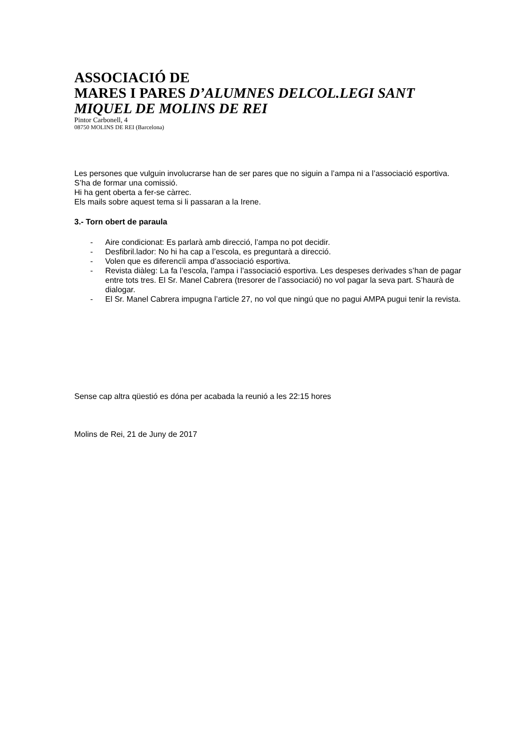ASSOCIACIÓ DE
MARES I PARES D’ALUMNES DELCOL.LEGI SANT MIQUEL DE MOLINS DE REI
Pintor Carbonell, 4
08750 MOLINS DE REI (Barcelona)
Les persones que vulguin involucrarse han de ser pares que no siguin a l’ampa ni a l’associació esportiva.
S’ha de formar una comissió.
Hi ha gent oberta a fer-se càrrec.
Els mails sobre aquest tema si li passaran a la Irene.
3.- Torn obert de paraula
- Aire condicionat: Es parlarà amb direcció, l’ampa no pot decidir.
- Desfibril.lador: No hi ha cap a l’escola, es preguntarà a direcció.
- Volen que es diferencïi ampa d’associació esportiva.
- Revista diàleg: La fa l’escola, l’ampa i l’associació esportiva. Les despeses derivades s’han de pagar entre tots tres. El Sr. Manel Cabrera (tresorer de l’associació) no vol pagar la seva part. S’haurà de dialogar.
- El Sr. Manel Cabrera impugna l’article 27, no vol que ningú que no pagui AMPA pugui tenir la revista.
Sense cap altra qüestió es dóna per acabada la reunió a les 22:15 hores
Molins de Rei, 21 de Juny de 2017